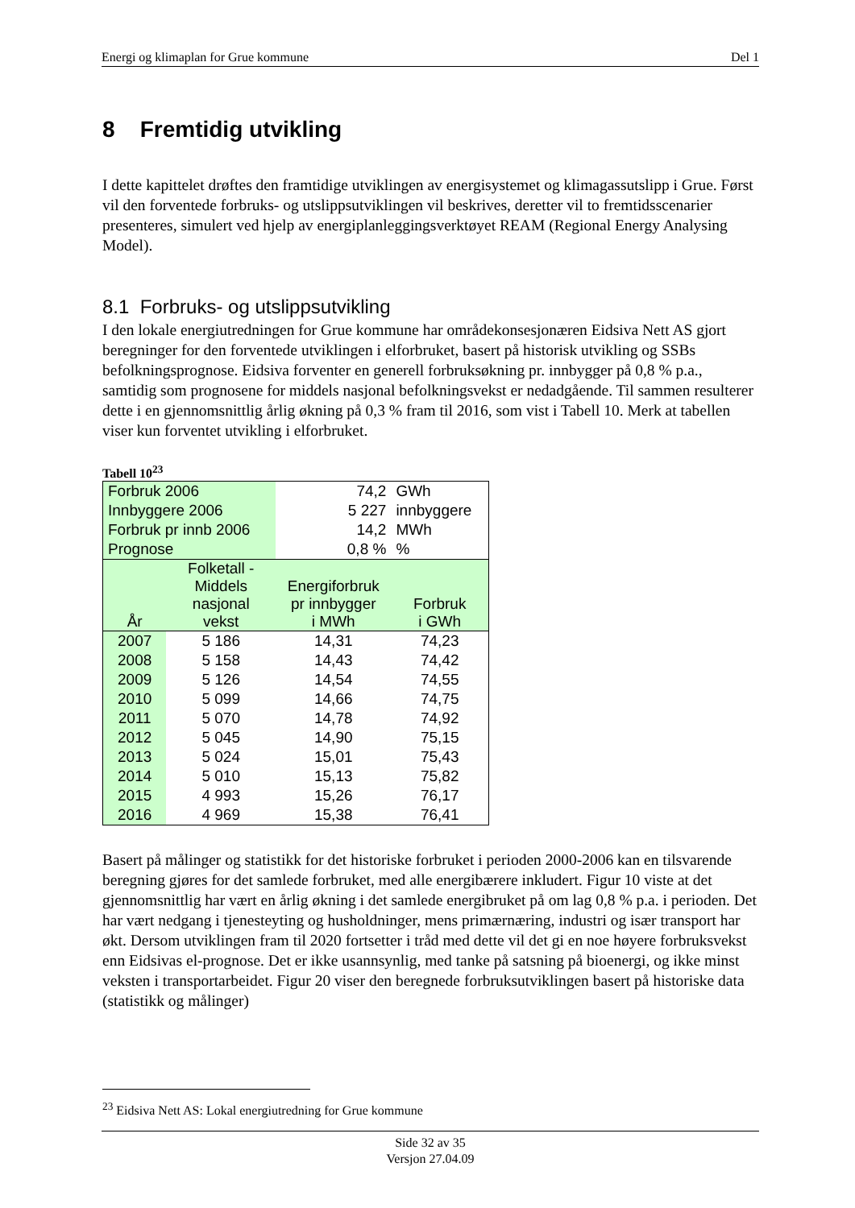Energi og klimaplan for Grue kommune Del 1
8 Fremtidig utvikling
I dette kapittelet drøftes den framtidige utviklingen av energisystemet og klimagassutslipp i Grue. Først vil den forventede forbruks- og utslippsutviklingen vil beskrives, deretter vil to fremtidsscenarier presenteres, simulert ved hjelp av energiplanleggingsverktøyet REAM (Regional Energy Analysing Model).
8.1 Forbruks- og utslippsutvikling
I den lokale energiutredningen for Grue kommune har områdekonsesjonæren Eidsiva Nett AS gjort beregninger for den forventede utviklingen i elforbruket, basert på historisk utvikling og SSBs befolkningsprognose. Eidsiva forventer en generell forbruksøkning pr. innbygger på 0,8 % p.a., samtidig som prognosene for middels nasjonal befolkningsvekst er nedadgående. Til sammen resulterer dette i en gjennomsnittlig årlig økning på 0,3 % fram til 2016, som vist i Tabell 10. Merk at tabellen viser kun forventet utvikling i elforbruket.
Tabell 10<sup>23</sup>
| Forbruk 2006 | | 74,2 | GWh |
| Innbyggere 2006 | | 5 227 | innbyggere |
| Forbruk pr innb 2006 | | 14,2 | MWh |
| Prognose | | 0,8 % | % |
| År | Folketall - Middels nasjonal vekst | Energiforbruk pr innbygger i MWh | Forbruk i GWh |
| 2007 | 5 186 | 14,31 | 74,23 |
| 2008 | 5 158 | 14,43 | 74,42 |
| 2009 | 5 126 | 14,54 | 74,55 |
| 2010 | 5 099 | 14,66 | 74,75 |
| 2011 | 5 070 | 14,78 | 74,92 |
| 2012 | 5 045 | 14,90 | 75,15 |
| 2013 | 5 024 | 15,01 | 75,43 |
| 2014 | 5 010 | 15,13 | 75,82 |
| 2015 | 4 993 | 15,26 | 76,17 |
| 2016 | 4 969 | 15,38 | 76,41 |
Basert på målinger og statistikk for det historiske forbruket i perioden 2000-2006 kan en tilsvarende beregning gjøres for det samlede forbruket, med alle energibærere inkludert. Figur 10 viste at det gjennomsnittlig har vært en årlig økning i det samlede energibruket på om lag 0,8 % p.a. i perioden. Det har vært nedgang i tjenesteyting og husholdninger, mens primærnæring, industri og især transport har økt. Dersom utviklingen fram til 2020 fortsetter i tråd med dette vil det gi en noe høyere forbruksvekst enn Eidsivas el-prognose. Det er ikke usannsynlig, med tanke på satsning på bioenergi, og ikke minst veksten i transportarbeidet. Figur 20 viser den beregnede forbruksutviklingen basert på historiske data (statistikk og målinger)
<sup>23</sup> Eidsiva Nett AS: Lokal energiutredning for Grue kommune
Side 32 av 35
Versjon 27.04.09